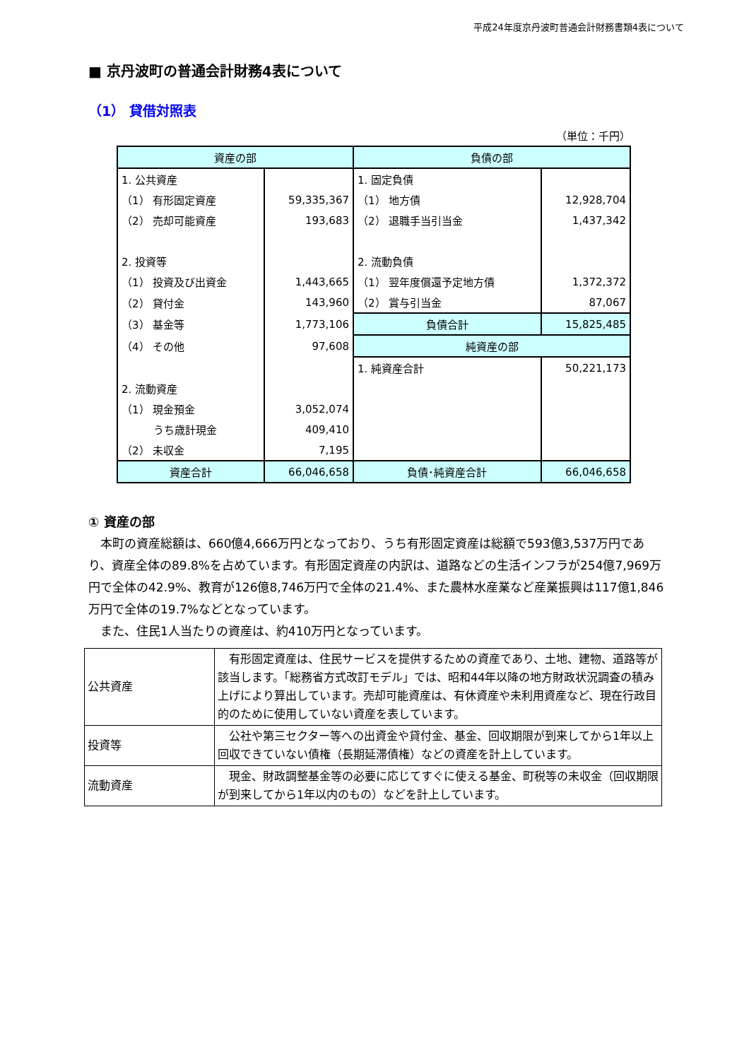平成24年度京丹波町普通会計財務書類4表について
■ 京丹波町の普通会計財務4表について
（1） 貸借対照表
（単位：千円）
| 資産の部 | | 負債の部 | |
| --- | --- | --- | --- |
| 1. 公共資産 | | 1. 固定負債 | |
| （1） 有形固定資産 | 59,335,367 | （1） 地方債 | 12,928,704 |
| （2） 売却可能資産 | 193,683 | （2） 退職手当引当金 | 1,437,342 |
| 2. 投資等 | | 2. 流動負債 | |
| （1） 投資及び出資金 | 1,443,665 | （1） 翌年度償還予定地方債 | 1,372,372 |
| （2） 貸付金 | 143,960 | （2） 賞与引当金 | 87,067 |
| （3） 基金等 | 1,773,106 | 負債合計 | 15,825,485 |
| （4） その他 | 97,608 | 純資産の部 | |
| | | 1. 純資産合計 | 50,221,173 |
| 2. 流動資産 | | | |
| （1） 現金預金 | 3,052,074 | | |
| うち歳計現金 | 409,410 | | |
| （2） 未収金 | 7,195 | | |
| 資産合計 | 66,046,658 | 負債･純資産合計 | 66,046,658 |
① 資産の部
　本町の資産総額は、660億4,666万円となっており、うち有形固定資産は総額で593億3,537万円であり、資産全体の89.8%を占めています。有形固定資産の内訳は、道路などの生活インフラが254億7,969万円で全体の42.9%、教育が126億8,746万円で全体の21.4%、また農林水産業など産業振興は117億1,846万円で全体の19.7%などとなっています。
　また、住民1人当たりの資産は、約410万円となっています。
| 公共資産 | 有形固定資産は、住民サービスを提供するための資産であり、土地、建物、道路等が該当します。「総務省方式改訂モデル」では、昭和44年以降の地方財政状況調査の積み上げにより算出しています。売却可能資産は、有休資産や未利用資産など、現在行政目的のために使用していない資産を表しています。 |
| 投資等 | 公社や第三セクター等への出資金や貸付金、基金、回収期限が到来してから1年以上回収できていない債権（長期延滞債権）などの資産を計上しています。 |
| 流動資産 | 現金、財政調整基金等の必要に応じてすぐに使える基金、町税等の未収金（回収期限が到来してから1年以内のもの）などを計上しています。 |